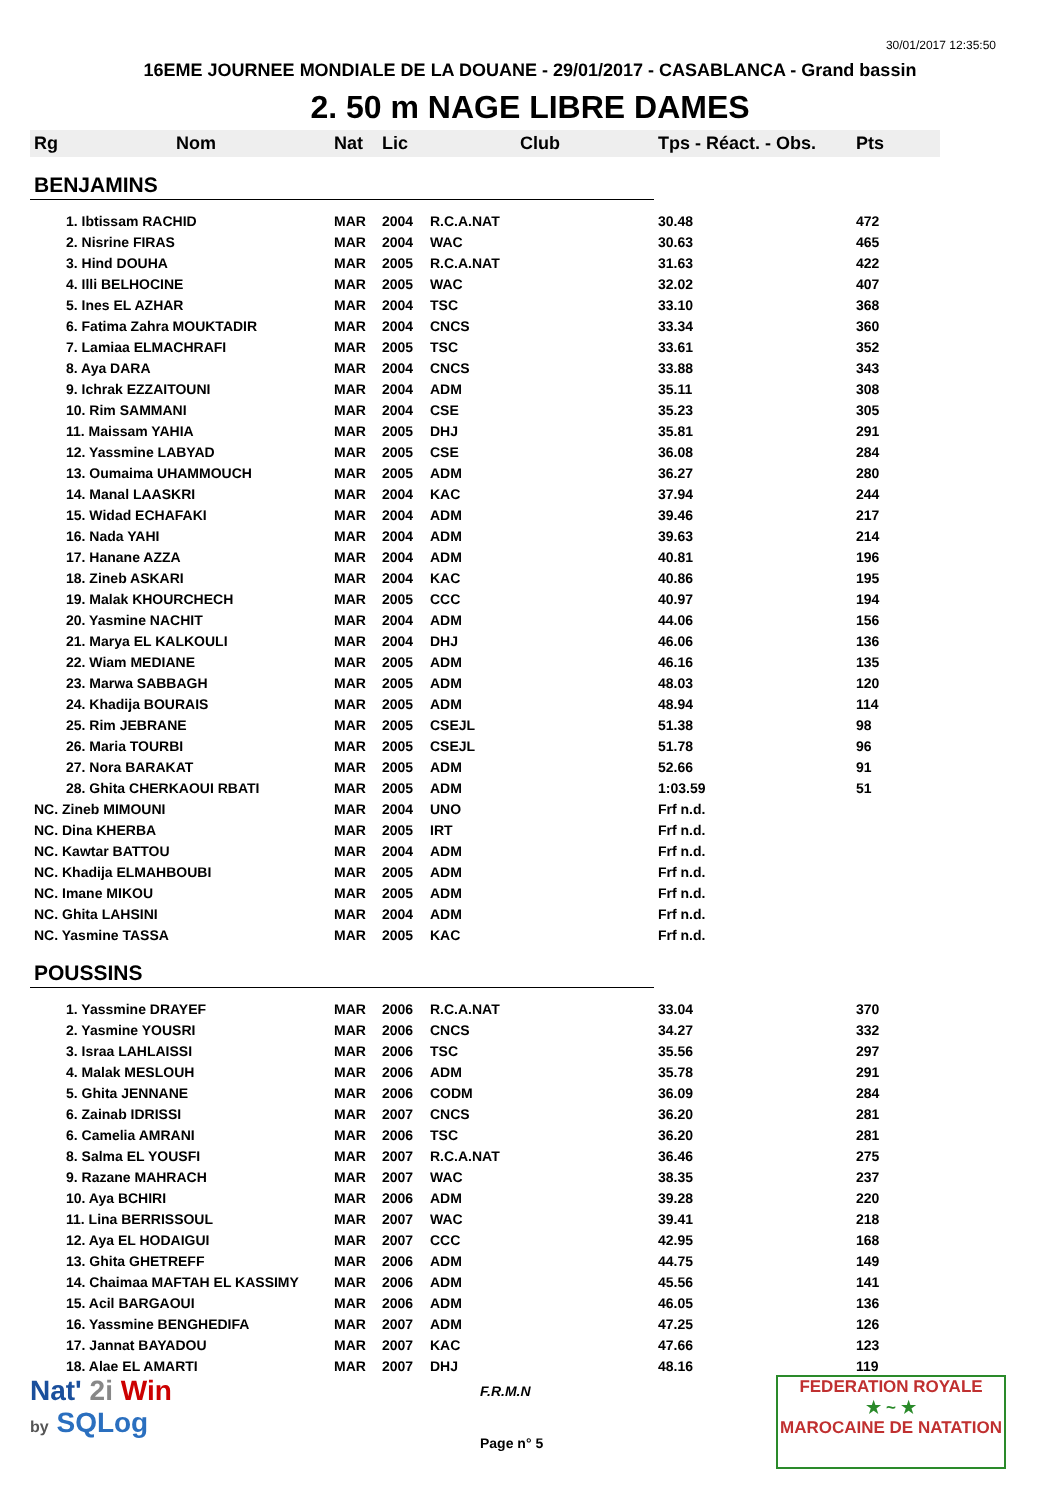30/01/2017 12:35:50
16EME JOURNEE MONDIALE DE LA DOUANE - 29/01/2017 - CASABLANCA - Grand bassin
2. 50 m NAGE LIBRE DAMES
| Rg | Nom | Nat | Lic | Club | Tps - Réact. - Obs. | Pts |
| --- | --- | --- | --- | --- | --- | --- |
| BENJAMINS | | | | | | |
| | 1. Ibtissam RACHID | MAR | 2004 | R.C.A.NAT | 30.48 | 472 |
| | 2. Nisrine FIRAS | MAR | 2004 | WAC | 30.63 | 465 |
| | 3. Hind DOUHA | MAR | 2005 | R.C.A.NAT | 31.63 | 422 |
| | 4. Illi BELHOCINE | MAR | 2005 | WAC | 32.02 | 407 |
| | 5. Ines EL AZHAR | MAR | 2004 | TSC | 33.10 | 368 |
| | 6. Fatima Zahra MOUKTADIR | MAR | 2004 | CNCS | 33.34 | 360 |
| | 7. Lamiaa ELMACHRAFI | MAR | 2005 | TSC | 33.61 | 352 |
| | 8. Aya DARA | MAR | 2004 | CNCS | 33.88 | 343 |
| | 9. Ichrak EZZAITOUNI | MAR | 2004 | ADM | 35.11 | 308 |
| | 10. Rim SAMMANI | MAR | 2004 | CSE | 35.23 | 305 |
| | 11. Maissam YAHIA | MAR | 2005 | DHJ | 35.81 | 291 |
| | 12. Yassmine LABYAD | MAR | 2005 | CSE | 36.08 | 284 |
| | 13. Oumaima UHAMMOUCH | MAR | 2005 | ADM | 36.27 | 280 |
| | 14. Manal LAASKRI | MAR | 2004 | KAC | 37.94 | 244 |
| | 15. Widad ECHAFAKI | MAR | 2004 | ADM | 39.46 | 217 |
| | 16. Nada YAHI | MAR | 2004 | ADM | 39.63 | 214 |
| | 17. Hanane AZZA | MAR | 2004 | ADM | 40.81 | 196 |
| | 18. Zineb ASKARI | MAR | 2004 | KAC | 40.86 | 195 |
| | 19. Malak KHOURCHECH | MAR | 2005 | CCC | 40.97 | 194 |
| | 20. Yasmine NACHIT | MAR | 2004 | ADM | 44.06 | 156 |
| | 21. Marya EL KALKOULI | MAR | 2004 | DHJ | 46.06 | 136 |
| | 22. Wiam MEDIANE | MAR | 2005 | ADM | 46.16 | 135 |
| | 23. Marwa SABBAGH | MAR | 2005 | ADM | 48.03 | 120 |
| | 24. Khadija BOURAIS | MAR | 2005 | ADM | 48.94 | 114 |
| | 25. Rim JEBRANE | MAR | 2005 | CSEJL | 51.38 | 98 |
| | 26. Maria TOURBI | MAR | 2005 | CSEJL | 51.78 | 96 |
| | 27. Nora BARAKAT | MAR | 2005 | ADM | 52.66 | 91 |
| | 28. Ghita CHERKAOUI RBATI | MAR | 2005 | ADM | 1:03.59 | 51 |
| NC. Zineb MIMOUNI | | MAR | 2004 | UNO | Frf n.d. | |
| NC. Dina KHERBA | | MAR | 2005 | IRT | Frf n.d. | |
| NC. Kawtar BATTOU | | MAR | 2004 | ADM | Frf n.d. | |
| NC. Khadija ELMAHBOUBI | | MAR | 2005 | ADM | Frf n.d. | |
| NC. Imane MIKOU | | MAR | 2005 | ADM | Frf n.d. | |
| NC. Ghita LAHSINI | | MAR | 2004 | ADM | Frf n.d. | |
| NC. Yasmine TASSA | | MAR | 2005 | KAC | Frf n.d. | |
| POUSSINS | | | | | | |
| | 1. Yassmine DRAYEF | MAR | 2006 | R.C.A.NAT | 33.04 | 370 |
| | 2. Yasmine YOUSRI | MAR | 2006 | CNCS | 34.27 | 332 |
| | 3. Israa LAHLAISSI | MAR | 2006 | TSC | 35.56 | 297 |
| | 4. Malak MESLOUH | MAR | 2006 | ADM | 35.78 | 291 |
| | 5. Ghita JENNANE | MAR | 2006 | CODM | 36.09 | 284 |
| | 6. Zainab IDRISSI | MAR | 2007 | CNCS | 36.20 | 281 |
| | 6. Camelia AMRANI | MAR | 2006 | TSC | 36.20 | 281 |
| | 8. Salma EL YOUSFI | MAR | 2007 | R.C.A.NAT | 36.46 | 275 |
| | 9. Razane MAHRACH | MAR | 2007 | WAC | 38.35 | 237 |
| | 10. Aya BCHIRI | MAR | 2006 | ADM | 39.28 | 220 |
| | 11. Lina BERRISSOUL | MAR | 2007 | WAC | 39.41 | 218 |
| | 12. Aya EL HODAIGUI | MAR | 2007 | CCC | 42.95 | 168 |
| | 13. Ghita GHETREFF | MAR | 2006 | ADM | 44.75 | 149 |
| | 14. Chaimaa MAFTAH EL KASSIMY | MAR | 2006 | ADM | 45.56 | 141 |
| | 15. Acil BARGAOUI | MAR | 2006 | ADM | 46.05 | 136 |
| | 16. Yassmine BENGHEDIFA | MAR | 2007 | ADM | 47.25 | 126 |
| | 17. Jannat BAYADOU | MAR | 2007 | KAC | 47.66 | 123 |
| | 18. Alae EL AMARTI | MAR | 2007 | DHJ | 48.16 | 119 |
Nat' 2i Win
by SQLog
F.R.M.N
Page n° 5
FEDERATION ROYALE
★ ~ ★
MAROCAINE DE NATATION